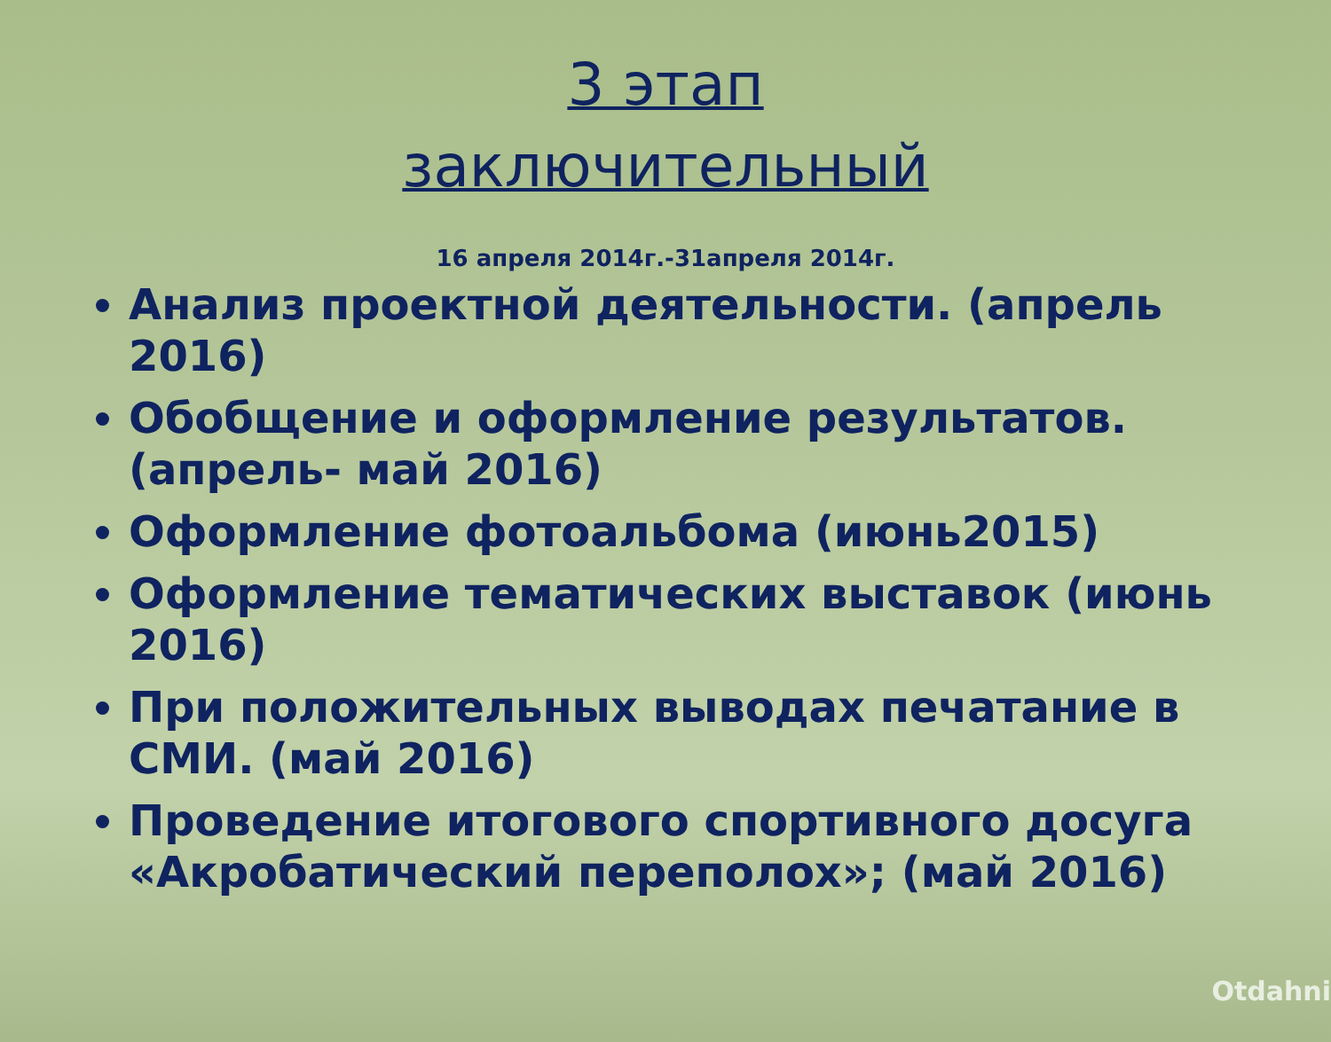3 этап
заключительный
16 апреля 2014г.-31апреля 2014г.
Анализ проектной деятельности. (апрель 2016)
Обобщение и оформление результатов. (апрель- май 2016)
Оформление фотоальбома (июнь2015)
Оформление тематических выставок (июнь 2016)
При положительных выводах печатание в СМИ. (май 2016)
Проведение итогового спортивного досуга «Акробатический переполох»; (май 2016)
Otdahni